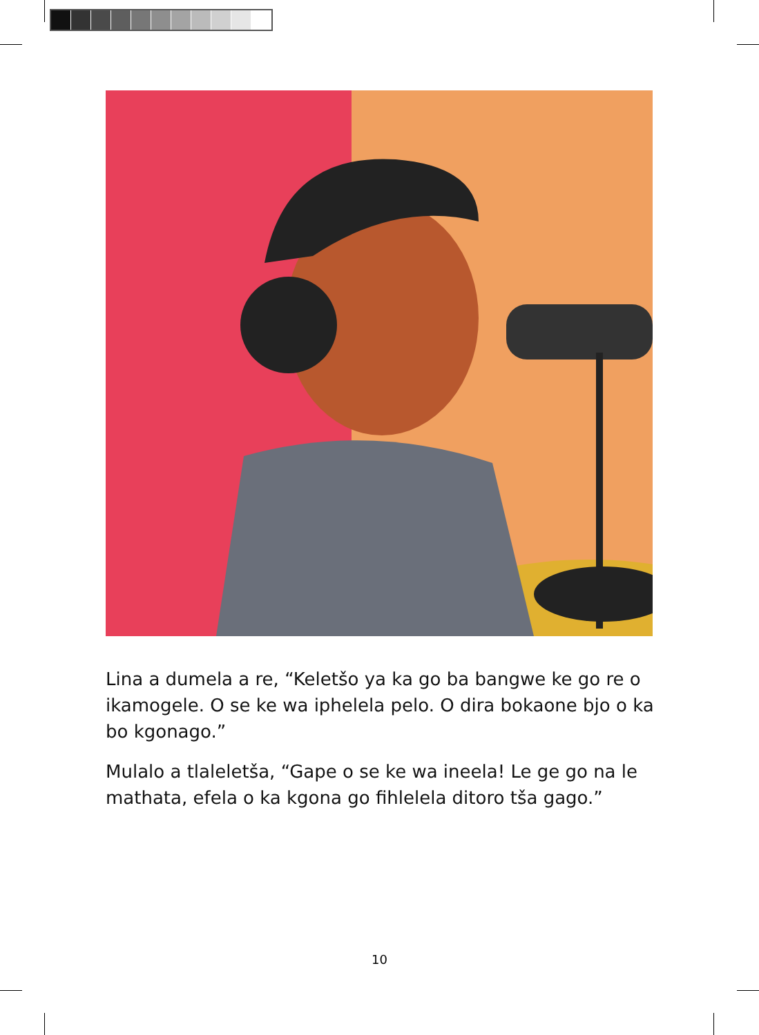Lina a dumela a re, “Keletšo ya ka go ba bangwe ke go re o ikamogele. O se ke wa iphelela pelo. O dira bokaone bjo o ka bo kgonago.”
Mulalo a tlaleletša, “Gape o se ke wa ineela! Le ge go na le mathata, efela o ka kgona go fihlelela ditoro tša gago.”
10